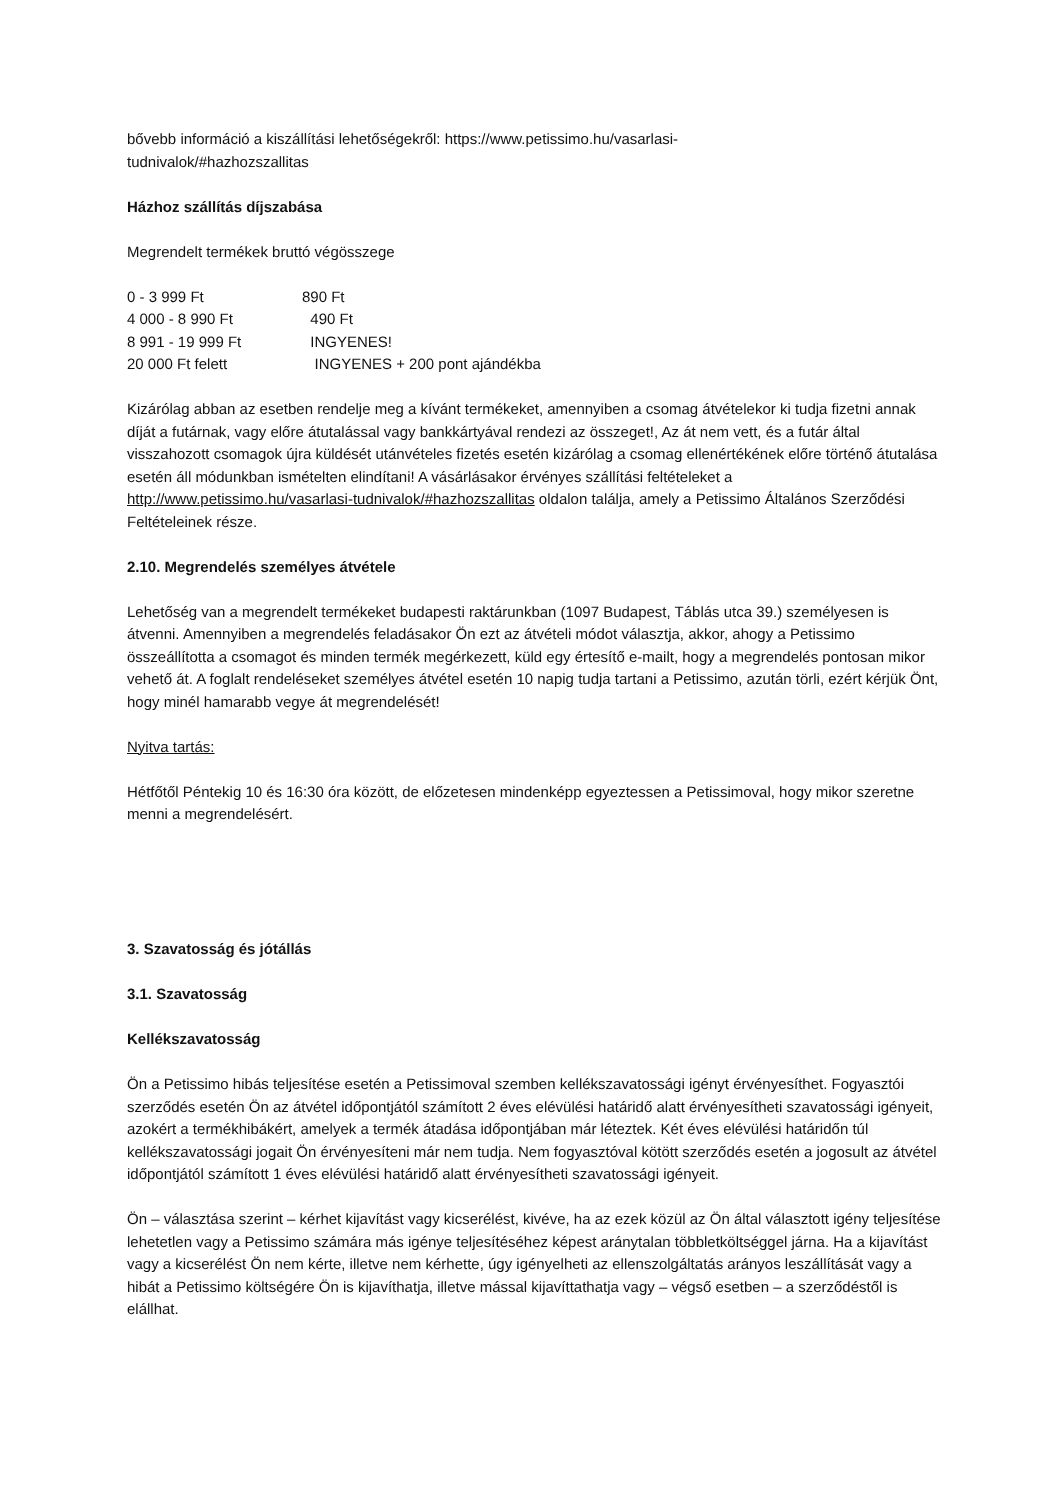bővebb információ a kiszállítási lehetőségekről: https://www.petissimo.hu/vasarlasi-
tudnivalok/#hazhozszallitas
Házhoz szállítás díjszabása
Megrendelt termékek bruttó végösszege
0 - 3 999 Ft 890 Ft
4 000 - 8 990 Ft 490 Ft
8 991 - 19 999 Ft INGYENES!
20 000 Ft felett INGYENES + 200 pont ajándékba
Kizárólag abban az esetben rendelje meg a kívánt termékeket, amennyiben a csomag átvételekor ki tudja fizetni annak díját a futárnak, vagy előre átutalással vagy bankkártyával rendezi az összeget!, Az át nem vett, és a futár által visszahozott csomagok újra küldését utánvételes fizetés esetén kizárólag a csomag ellenértékének előre történő átutalása esetén áll módunkban ismételten elindítani! A vásárlásakor érvényes szállítási feltételeket a http://www.petissimo.hu/vasarlasi-tudnivalok/#hazhozszallitas oldalon találja, amely a Petissimo Általános Szerződési Feltételeinek része.
2.10. Megrendelés személyes átvétele
Lehetőség van a megrendelt termékeket budapesti raktárunkban (1097 Budapest, Táblás utca 39.) személyesen is átvenni. Amennyiben a megrendelés feladásakor Ön ezt az átvételi módot választja, akkor, ahogy a Petissimo összeállította a csomagot és minden termék megérkezett, küld egy értesítő e-mailt, hogy a megrendelés pontosan mikor vehető át. A foglalt rendeléseket személyes átvétel esetén 10 napig tudja tartani a Petissimo, azután törli, ezért kérjük Önt, hogy minél hamarabb vegye át megrendelését!
Nyitva tartás:
Hétfőtől Péntekig 10 és 16:30 óra között, de előzetesen mindenképp egyeztessen a Petissimoval, hogy mikor szeretne menni a megrendelésért.
3. Szavatosság és jótállás
3.1. Szavatosság
Kellékszavatosság
Ön a Petissimo hibás teljesítése esetén a Petissimoval szemben kellékszavatossági igényt érvényesíthet. Fogyasztói szerződés esetén Ön az átvétel időpontjától számított 2 éves elévülési határidő alatt érvényesítheti szavatossági igényeit, azokért a termékhibákért, amelyek a termék átadása időpontjában már léteztek. Két éves elévülési határidőn túl kellékszavatossági jogait Ön érvényesíteni már nem tudja. Nem fogyasztóval kötött szerződés esetén a jogosult az átvétel időpontjától számított 1 éves elévülési határidő alatt érvényesítheti szavatossági igényeit.
Ön – választása szerint – kérhet kijavítást vagy kicserélést, kivéve, ha az ezek közül az Ön által választott igény teljesítése lehetetlen vagy a Petissimo számára más igénye teljesítéséhez képest aránytalan többletköltséggel járna. Ha a kijavítást vagy a kicserélést Ön nem kérte, illetve nem kérhette, úgy igényelheti az ellenszolgáltatás arányos leszállítását vagy a hibát a Petissimo költségére Ön is kijavíthatja, illetve mással kijavíttathatja vagy – végső esetben – a szerződéstől is elállhat.